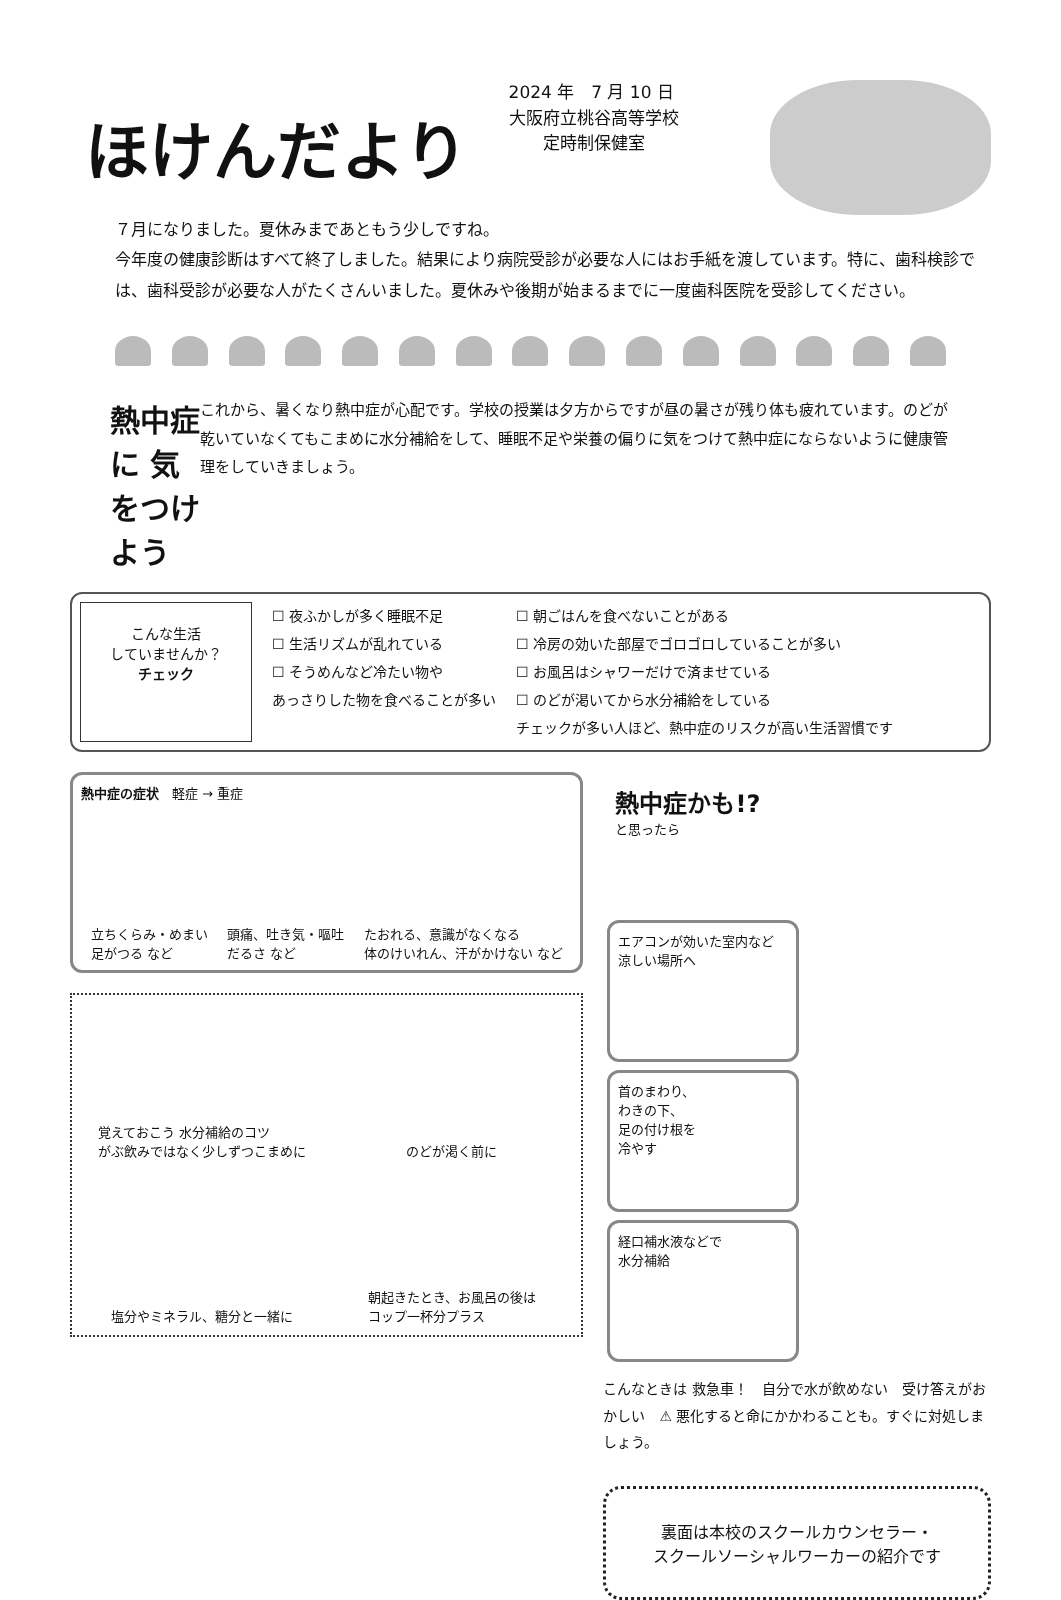ほけんだより
2024 年　7 月 10 日
大阪府立桃谷高等学校
　　定時制保健室
７月になりました。夏休みまであともう少しですね。
今年度の健康診断はすべて終了しました。結果により病院受診が必要な人にはお手紙を渡しています。特に、歯科検診では、歯科受診が必要な人がたくさんいました。夏休みや後期が始まるまでに一度歯科医院を受診してください。
熱中症 に 気をつけよう
これから、暑くなり熱中症が心配です。学校の授業は夕方からですが昼の暑さが残り体も疲れています。のどが乾いていなくてもこまめに水分補給をして、睡眠不足や栄養の偏りに気をつけて熱中症にならないように健康管理をしていきましょう。
こんな生活
していませんか？
チェック
☐ 夜ふかしが多く睡眠不足
☐ 生活リズムが乱れている
☐ そうめんなど冷たい物や
あっさりした物を食べることが多い
☐ 朝ごはんを食べないことがある
☐ 冷房の効いた部屋でゴロゴロしていることが多い
☐ お風呂はシャワーだけで済ませている
☐ のどが渇いてから水分補給をしている
チェックが多い人ほど、熱中症のリスクが高い生活習慣です
熱中症の症状　軽症 → 重症
立ちくらみ・めまい
足がつる など 頭痛、吐き気・嘔吐
だるさ など たおれる、意識がなくなる
体のけいれん、汗がかけない など
覚えておこう 水分補給のコツ
がぶ飲みではなく少しずつこまめに
のどが渇く前に
塩分やミネラル、糖分と一緒に
朝起きたとき、お風呂の後は
コップ一杯分プラス
熱中症かも!?
と思ったら
エアコンが効いた室内など
涼しい場所へ
首のまわり、
わきの下、
足の付け根を
冷やす
経口補水液などで
水分補給
こんなときは 救急車！　自分で水が飲めない　受け答えがおかしい　⚠ 悪化すると命にかかわることも。すぐに対処しましょう。
裏面は本校のスクールカウンセラー・
スクールソーシャルワーカーの紹介です